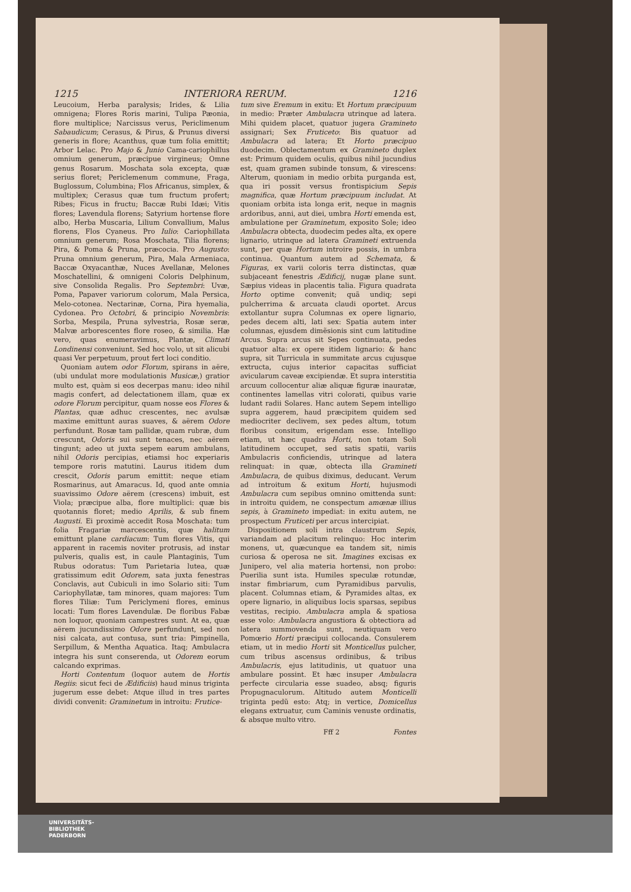1215 INTERIORA RERUM. 1216
Leucoium, Herba paralysis; Irides, & Lilia omnigena; Flores Roris marini, Tulipa Pæonia, flore multiplice; Narcissus verus, Periclimenum Sabaudicum; Cerasus, & Pirus, & Prunus diversi generis in flore; Acanthus, quæ tum folia emittit; Arbor Lelac. Pro Majo & Junio Cama-cariophillus omnium generum, præcipue virgineus; Omne genus Rosarum. Moschata sola excepta, quæ serius floret; Periclemenum commune, Fraga, Buglossum, Columbina; Flos Africanus, simplex, & multiplex; Cerasus quæ tum fructum profert; Ribes; Ficus in fructu; Baccæ Rubi Idæi; Vitis flores; Lavendula florens; Satyrium hortense flore albo, Herba Muscaria, Lilium Convallium, Malus florens, Flos Cyaneus. Pro Iulio: Cariophillata omnium generum; Rosa Moschata, Tilia florens; Pira, & Poma & Pruna, præcocia. Pro Augusto: Pruna omnium generum, Pira, Mala Armeniaca, Baccæ Oxyacanthæ, Nuces Avellanæ, Melones Moschatellini, & omnigeni Coloris Delphinum, sive Consolida Regalis. Pro Septembri: Uvæ, Poma, Papaver variorum colorum, Mala Persica, Melo-cotonea. Nectarinæ, Corna, Pira hyemalia, Cydonea. Pro Octobri, & principio Novembris: Sorba, Mespila, Pruna sylvestria, Rosæ seræ, Malvæ arborescentes flore roseo, & similia. Hæ vero, quas enumeravimus, Plantæ, Climati Londinensi conveniunt. Sed hoc volo, ut sit alicubi quasi Ver perpetuum, prout fert loci conditio.
Quoniam autem odor Florum, spirans in aëre, (ubi undulat more modulationis Musicæ,) gratior multo est, quàm si eos decerpas manu: ideo nihil magis confert, ad delectationem illam, quæ ex odore Florum percipitur, quam nosse eos Flores & Plantas, quæ adhuc crescentes, nec avulsæ maxime emittunt auras suaves, & aërem Odore perfundunt. Rosæ tam pallidæ, quam rubræ, dum crescunt, Odoris sui sunt tenaces, nec aërem tingunt; adeo ut juxta sepem earum ambulans, nihil Odoris percipias, etiamsi hoc experiaris tempore roris matutini. Laurus itidem dum crescit, Odoris parum emittit: neque etiam Rosmarinus, aut Amaracus. Id, quod ante omnia suavissimo Odore aërem (crescens) imbuit, est Viola; præcipue alba, flore multiplici: quæ bis quotannis floret; medio Aprilis, & sub finem Augusti. Ei proximè accedit Rosa Moschata: tum folia Fragariæ marcescentis, quæ halitum emittunt plane cardiacum: Tum flores Vitis, qui apparent in racemis noviter protrusis, ad instar pulveris, qualis est, in caule Plantaginis, Tum Rubus odoratus: Tum Parietaria lutea, quæ gratissimum edit Odorem, sata juxta fenestras Conclavis, aut Cubiculi in imo Solario siti: Tum Cariophyllatæ, tam minores, quam majores: Tum flores Tiliæ: Tum Periclymeni flores, eminus locati: Tum flores Lavendulæ. De floribus Fabæ non loquor, quoniam campestres sunt. At ea, quæ aërem jucundissimo Odore perfundunt, sed non nisi calcata, aut contusa, sunt tria: Pimpinella, Serpillum, & Mentha Aquatica. Itaq; Ambulacra integra his sunt conserenda, ut Odorem eorum calcando exprimas.
Horti Contentum (loquor autem de Hortis Regiis: sicut feci de Ædificiis) haud minus triginta jugerum esse debet: Atque illud in tres partes dividi convenit: Graminetum in introitu: Frutice-
tum sive Eremum in exitu: Et Hortum præcipuum in medio: Præter Ambulacra utrinque ad latera. Mihi quidem placet, quatuor jugera Gramineto assignari; Sex Fruticeto: Bis quatuor ad Ambulacra ad latera; Et Horto præcipuo duodecim. Oblectamentum ex Gramineto duplex est: Primum quidem oculis, quibus nihil jucundius est, quam gramen subinde tonsum, & virescens: Alterum, quoniam in medio orbita purganda est, qua iri possit versus frontispicium Sepis magnifica, quæ Hortum præcipuum includat. At quoniam orbita ista longa erit, neque in magnis ardoribus, anni, aut diei, umbra Horti emenda est, ambulatione per Graminetum, exposito Sole; ideo Ambulacra obtecta, duodecim pedes alta, ex opere lignario, utrinque ad latera Gramineti extruenda sunt, per quæ Hortum introire possis, in umbra continua. Quantum autem ad Schemata, & Figuras, ex varii coloris terra distinctas, quæ subjaceant fenestris Ædificij, nugæ plane sunt. Sæpius videas in placentis talia. Figura quadrata Horto optime convenit; quã undiq; sepi pulcherrima & arcuata claudi oportet. Arcus extollantur supra Columnas ex opere lignario, pedes decem alti, lati sex: Spatia autem inter columnas, ejusdem dimẽsionis sint cum latitudine Arcus. Supra arcus sit Sepes continuata, pedes quatuor alta: ex opere itidem lignario: & hanc supra, sit Turricula in summitate arcus cujusque extructa, cujus interior capacitas sufficiat avicularum caveæ excipiendæ. Et supra interstitia arcuum collocentur aliæ aliquæ figuræ inauratæ, continentes lamellas vitri colorati, quibus varie ludant radii Solares. Hanc autem Sepem intelligo supra aggerem, haud præcipitem quidem sed mediocriter declivem, sex pedes altum, totum floribus consitum, erigendam esse. Intelligo etiam, ut hæc quadra Horti, non totam Soli latitudinem occupet, sed satis spatii, variis Ambulacris conficiendis, utrinque ad latera relinquat: in quæ, obtecta illa Gramineti Ambulacra, de quibus diximus, deducant. Verum ad introitum & exitum Horti, hujusmodi Ambulacra cum sepibus omnino omittenda sunt: in introitu quidem, ne conspectum amœnæ illius sepis, à Gramineto impediat: in exitu autem, ne prospectum Fruticeti per arcus intercipiat.
Dispositionem soli intra claustrum Sepis, variandam ad placitum relinquo: Hoc interim monens, ut, quæcunque ea tandem sit, nimis curiosa & operosa ne sit. Imagines excisas ex Junipero, vel alia materia hortensi, non probo: Puerilia sunt ista. Humiles speculæ rotundæ, instar fimbriarum, cum Pyramidibus parvulis, placent. Columnas etiam, & Pyramides altas, ex opere lignario, in aliquibus locis sparsas, sepibus vestitas, recipio. Ambulacra ampla & spatiosa esse volo: Ambulacra angustiora & obtectiora ad latera summovenda sunt, neutiquam vero Pomœrio Horti præcipui collocanda. Consulerem etiam, ut in medio Horti sit Monticellus pulcher, cum tribus ascensus ordinibus, & tribus Ambulacris, ejus latitudinis, ut quatuor una ambulare possint. Et hæc insuper Ambulacra perfecte circularia esse suadeo, absq; figuris Propugnaculorum. Altitudo autem Monticelli triginta pedũ esto: Atq; in vertice, Domicellus elegans extruatur, cum Caminis venuste ordinatis, & absque multo vitro.
Fff 2 Fontes
UNIVERSITÄTS-
BIBLIOTHEK
PADERBORN